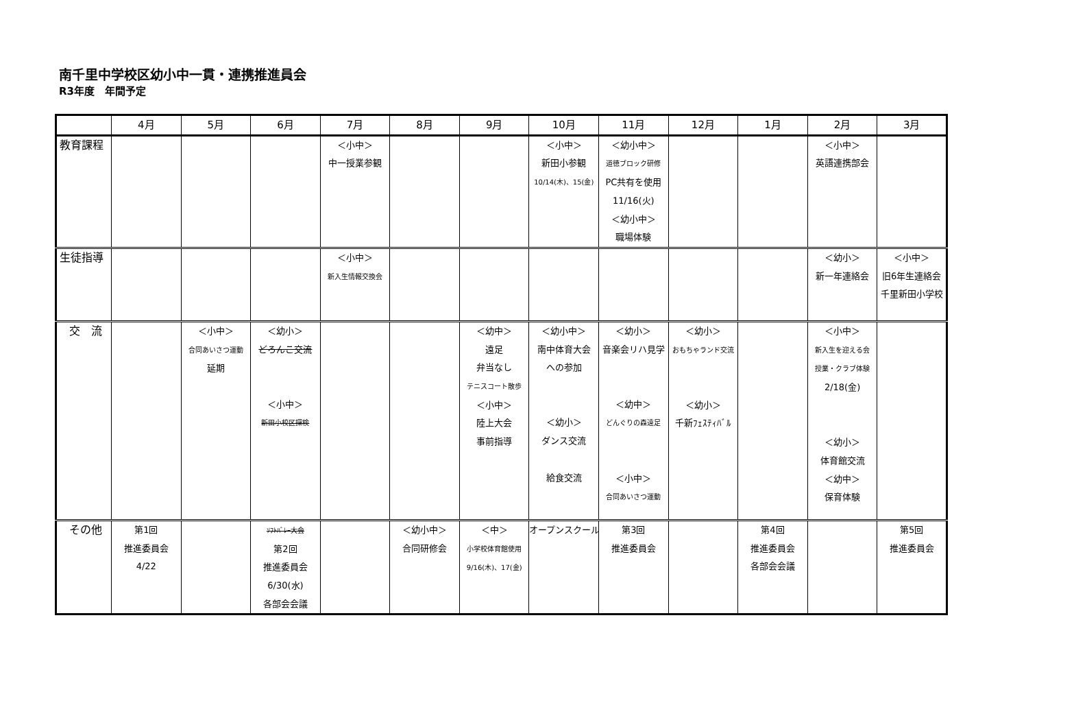南千里中学校区幼小中一貫・連携推進員会
R3年度　年間予定
| | 4月 | 5月 | 6月 | 7月 | 8月 | 9月 | 10月 | 11月 | 12月 | 1月 | 2月 | 3月 |
| --- | --- | --- | --- | --- | --- | --- | --- | --- | --- | --- | --- | --- |
| 教育課程 | | | | ＜小中＞ 中一授業参観 | | | ＜小中＞ 新田小参観 10/14(木)、15(金) | ＜幼小中＞ 道徳ブロック研修 PC共有を使用 11/16(火) ＜幼小中＞ 職場体験 | | | ＜小中＞ 英語連携部会 | |
| 生徒指導 | | | | ＜小中＞ 新入生情報交換会 | | | | | | | ＜幼小＞ 新一年連絡会 | ＜小中＞ 旧6年生連絡会 千里新田小学校 |
| 交 流 | | ＜小中＞ 合同あいさつ運動 延期 | ＜幼小＞ どろんこ交流 ＜小中＞ 新田小校区探検 | | | ＜幼中＞ 遠足 弁当なし テニスコート散歩 ＜小中＞ 陸上大会 事前指導 | ＜幼小中＞ 南中体育大会 への参加 ＜幼小＞ ダンス交流 給食交流 | ＜幼小＞ 音楽会リハ見学 ＜幼中＞ どんぐりの森遠足 ＜小中＞ 合同あいさつ運動 | ＜幼小＞ おもちゃランド交流 ＜幼小＞ 千新ﾌｪｽﾃｨﾊﾞﾙ | | ＜小中＞ 新入生を迎える会 授業・クラブ体験 2/18(金) ＜幼小＞ 体育館交流 ＜幼中＞ 保育体験 | |
| その他 | 第1回 推進委員会 4/22 | | ｿﾌﾄﾊﾞﾚｰ大会 第2回 推進委員会 6/30(水) 各部会会議 | | ＜幼小中＞ 合同研修会 | ＜中＞ 小学校体育館使用 9/16(木)、17(金) | オープンスクール | 第3回 推進委員会 | | 第4回 推進委員会 各部会会議 | | 第5回 推進委員会 |